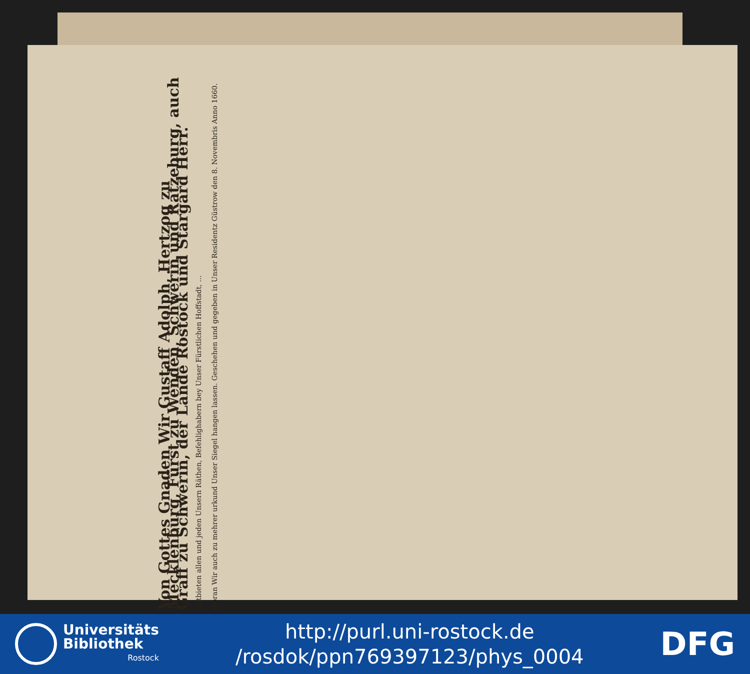Von Gottes Gnaden Wir Gustaff Adolph, Hertzog zu Mecklenburg, Fürst zu Wenden, Schwerin und Ratzeburg, auch Graff zu Schwerin, der Lande Rostock und Stargard Herr.
Entbieten allen und jeden Unsern Räthen, Befehlighabern bey Unser Fürstlichen Hoffstadt, ...
Woran Wir auch zu mehrer urkund Unser Siegel hangen lassen. Geschehen und gegeben in Unser Residentz Güstrow den 8. Novembris Anno 1660.
Universitäts
Bibliothek
Rostock
http://purl.uni-rostock.de
/rosdok/ppn769397123/phys_0004
DFG